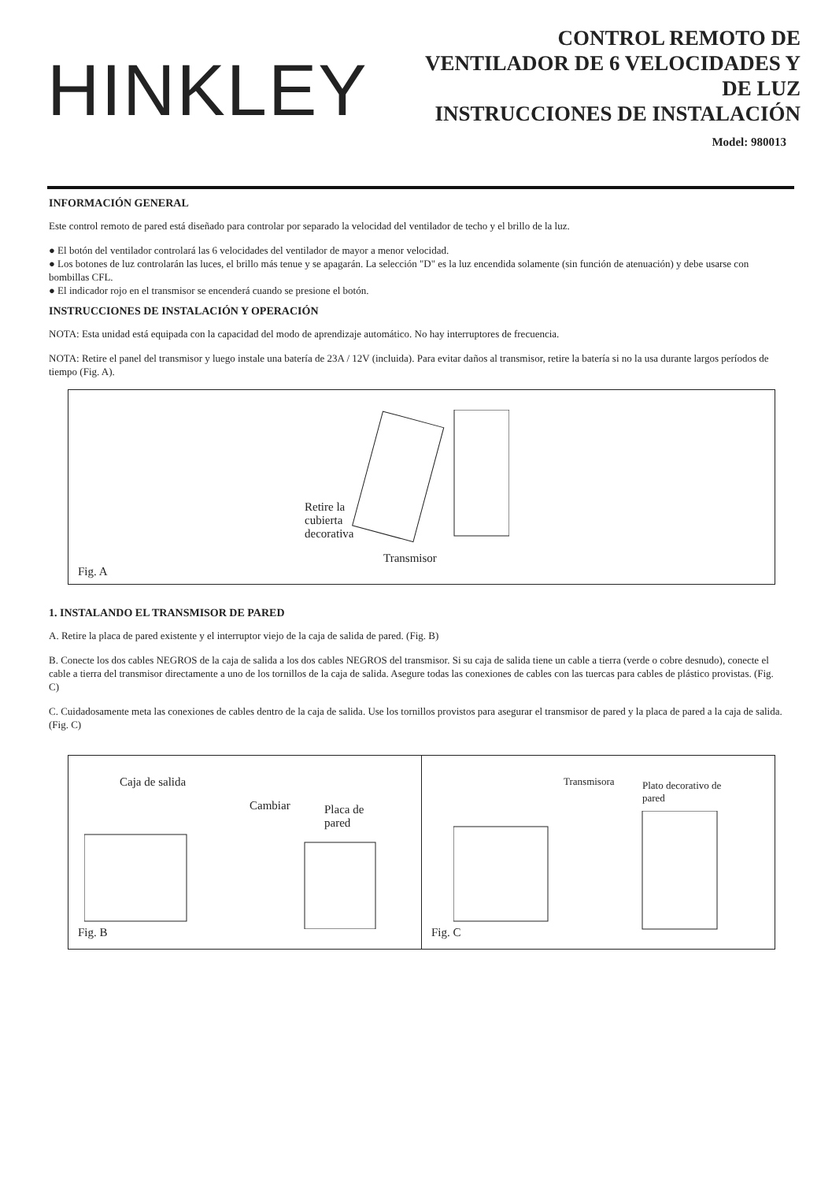HINKLEY
CONTROL REMOTO DE
VENTILADOR DE 6 VELOCIDADES Y
DE LUZ
INSTRUCCIONES DE INSTALACIÓN
Model: 980013
INFORMACIÓN GENERAL
Este control remoto de pared está diseñado para controlar por separado la velocidad del ventilador de techo y el brillo de la luz.
● El botón del ventilador controlará las 6 velocidades del ventilador de mayor a menor velocidad.
● Los botones de luz controlarán las luces, el brillo más tenue y se apagarán. La selección "D" es la luz encendida solamente (sin función de atenuación) y debe usarse con bombillas CFL.
● El indicador rojo en el transmisor se encenderá cuando se presione el botón.
INSTRUCCIONES DE INSTALACIÓN Y OPERACIÓN
NOTA: Esta unidad está equipada con la capacidad del modo de aprendizaje automático. No hay interruptores de frecuencia.
NOTA: Retire el panel del transmisor y luego instale una batería de 23A / 12V (incluida). Para evitar daños al transmisor, retire la batería si no la usa durante largos períodos de tiempo (Fig. A).
Retire la
cubierta
decorativa
Transmisor
Fig. A
1. INSTALANDO EL TRANSMISOR DE PARED
A. Retire la placa de pared existente y el interruptor viejo de la caja de salida de pared. (Fig. B)
B. Conecte los dos cables NEGROS de la caja de salida a los dos cables NEGROS del transmisor. Si su caja de salida tiene un cable a tierra (verde o cobre desnudo), conecte el cable a tierra del transmisor directamente a uno de los tornillos de la caja de salida. Asegure todas las conexiones de cables con las tuercas para cables de plástico provistas. (Fig. C)
C. Cuidadosamente meta las conexiones de cables dentro de la caja de salida. Use los tornillos provistos para asegurar el transmisor de pared y la placa de pared a la caja de salida. (Fig. C)
Caja de salida
Cambiar
Placa de
pared
Fig. B
Transmisora
Plato decorativo de
pared
Fig. C